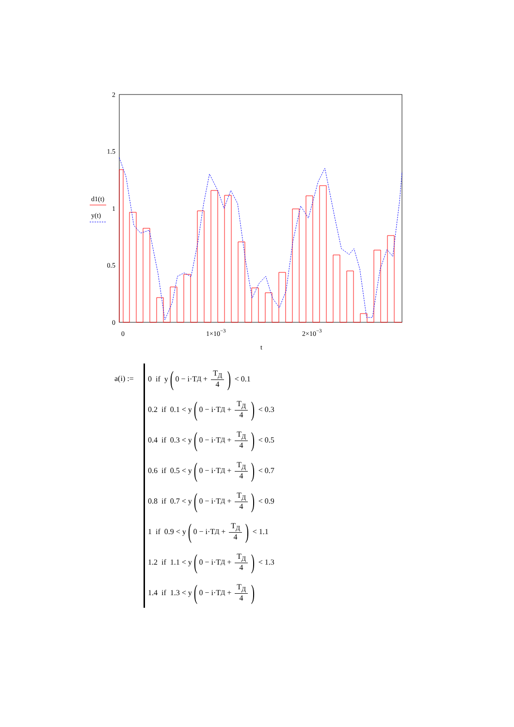2
1.5
1
0.5
0
0
1×10−3
2×10−3
t
d1(t)
y(t)
a(i) :=
0 if y (0 − i·T<sub>Д</sub> + T<sub>Д</sub> 4) < 0.1
0.2 if 0.1 < y (0 − i·T<sub>Д</sub> + T<sub>Д</sub> 4) < 0.3
0.4 if 0.3 < y (0 − i·T<sub>Д</sub> + T<sub>Д</sub> 4) < 0.5
0.6 if 0.5 < y (0 − i·T<sub>Д</sub> + T<sub>Д</sub> 4) < 0.7
0.8 if 0.7 < y (0 − i·T<sub>Д</sub> + T<sub>Д</sub> 4) < 0.9
1 if 0.9 < y (0 − i·T<sub>Д</sub> + T<sub>Д</sub> 4) < 1.1
1.2 if 1.1 < y (0 − i·T<sub>Д</sub> + T<sub>Д</sub> 4) < 1.3
1.4 if 1.3 < y (0 − i·T<sub>Д</sub> + T<sub>Д</sub> 4)